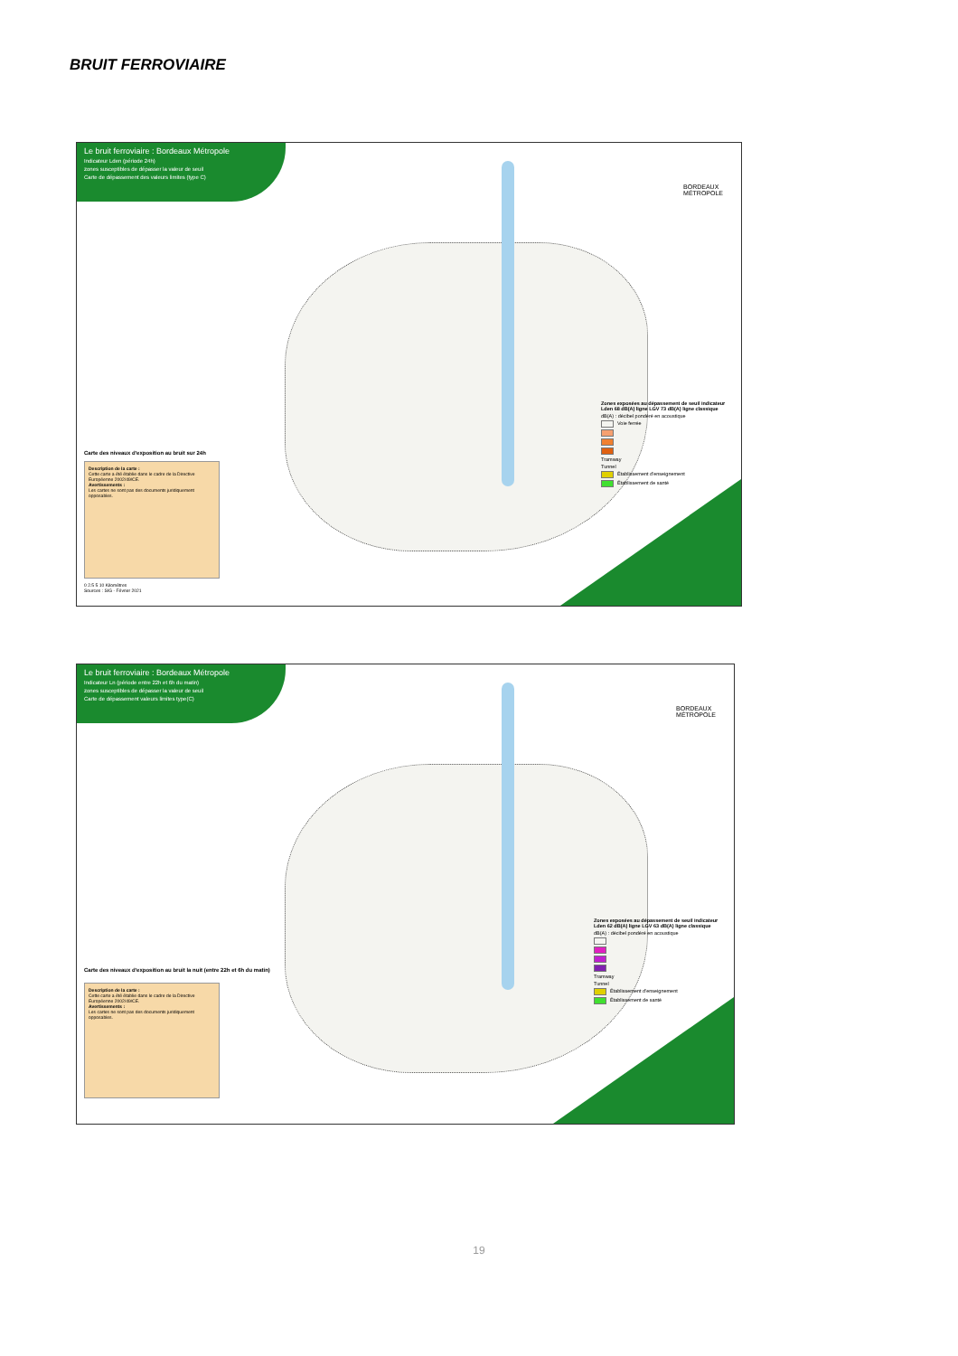BRUIT FERROVIAIRE
Le bruit ferroviaire : Bordeaux Métropole
Indicateur Lden (période 24h)
zones susceptibles de dépasser la valeur de seuil
Carte de dépassement des valeurs limites (type C)
BORDEAUX
MÉTROPOLE
Carte des niveaux d'exposition au bruit sur 24h
Description de la carte :
Cette carte a été établie dans le cadre de la Directive Européenne 2002/49/CE.
Avertissements :
Les cartes ne sont pas des documents juridiquement opposables.
Zones exposées au dépassement de seuil indicateur Lden 68 dB(A) ligne LGV 73 dB(A) ligne classique
dB(A) : décibel pondéré en acoustique
Voie ferrée
Tramway
Tunnel
Établissement d'enseignement
Établissement de santé
0 2.5 5 10 Kilomètres
Sources : SIG - Février 2021
Le bruit ferroviaire : Bordeaux Métropole
Indicateur Ln (période entre 22h et 6h du matin)
zones susceptibles de dépasser la valeur de seuil
Carte de dépassement valeurs limites type(C)
BORDEAUX
MÉTROPOLE
Carte des niveaux d'exposition au bruit la nuit (entre 22h et 6h du matin)
Description de la carte :
Cette carte a été établie dans le cadre de la Directive Européenne 2002/49/CE.
Avertissements :
Les cartes ne sont pas des documents juridiquement opposables.
Zones exposées au dépassement de seuil indicateur Lden 62 dB(A) ligne LGV 63 dB(A) ligne classique
dB(A) : décibel pondéré en acoustique
Tramway
Tunnel
Établissement d'enseignement
Établissement de santé
19